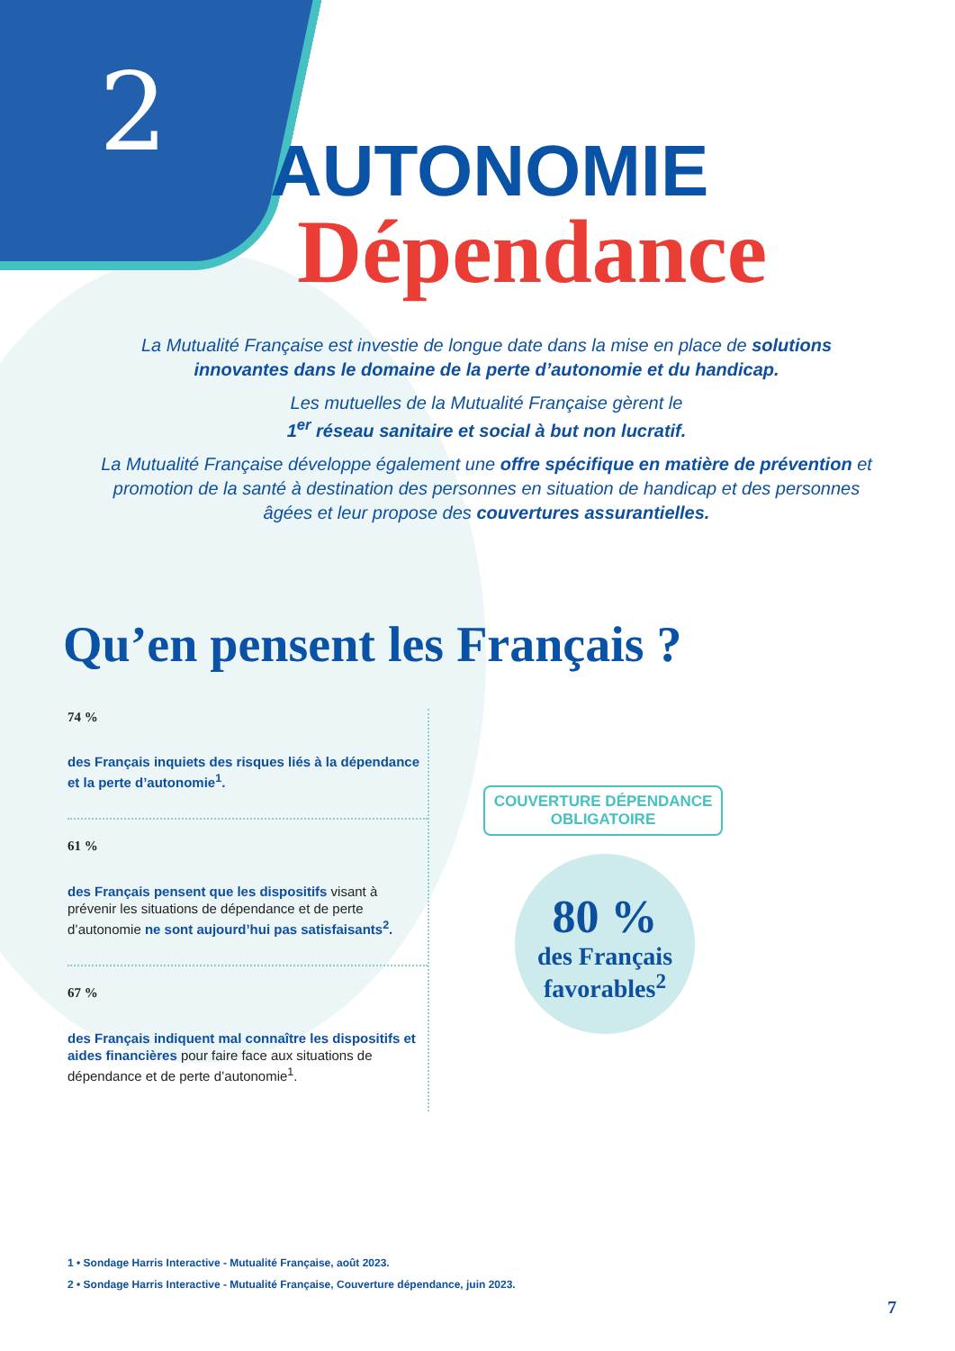2
AUTONOMIE
Dépendance
La Mutualité Française est investie de longue date dans la mise en place de solutions innovantes dans le domaine de la perte d’autonomie et du handicap.
Les mutuelles de la Mutualité Française gèrent le
1<sup>er</sup> réseau sanitaire et social à but non lucratif.
La Mutualité Française développe également une offre spécifique en matière de prévention et promotion de la santé à destination des personnes en situation de handicap et des personnes âgées et leur propose des couvertures assurantielles.
Qu’en pensent les Français ?
74 %
des Français inquiets des risques liés à la dépendance et la perte d’autonomie<sup>1</sup>.
61 %
des Français pensent que les dispositifs visant à prévenir les situations de dépendance et de perte d’autonomie ne sont aujourd’hui pas satisfaisants<sup>2</sup>.
67 %
des Français indiquent mal connaître les dispositifs et aides financières pour faire face aux situations de dépendance et de perte d’autonomie<sup>1</sup>.
COUVERTURE DÉPENDANCE OBLIGATOIRE
80 %
des Français favorables<sup>2</sup>
1 • Sondage Harris Interactive - Mutualité Française, août 2023.
2 • Sondage Harris Interactive - Mutualité Française, Couverture dépendance, juin 2023.
7